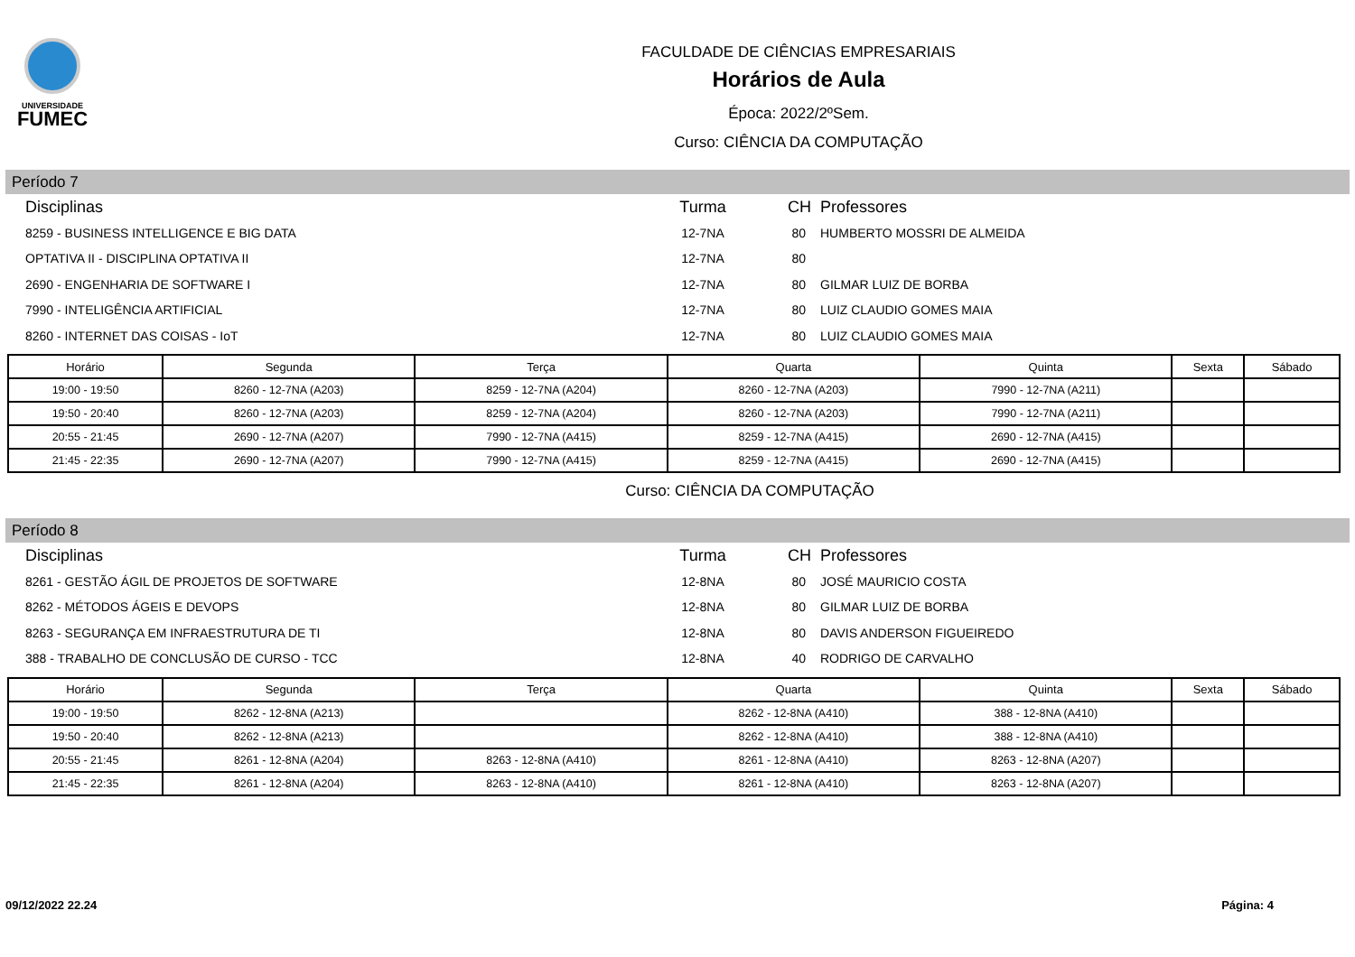UNIVERSIDADE
FUMEC
FACULDADE DE CIÊNCIAS EMPRESARIAIS
Horários de Aula
Época: 2022/2ºSem.
Curso: CIÊNCIA DA COMPUTAÇÃO
Período 7
| Disciplinas | Turma | CH | Professores |
| --- | --- | --- | --- |
| 8259 - BUSINESS INTELLIGENCE E BIG DATA | 12-7NA | 80 | HUMBERTO MOSSRI DE ALMEIDA |
| OPTATIVA II - DISCIPLINA OPTATIVA II | 12-7NA | 80 | |
| 2690 - ENGENHARIA DE SOFTWARE I | 12-7NA | 80 | GILMAR LUIZ DE BORBA |
| 7990 - INTELIGÊNCIA ARTIFICIAL | 12-7NA | 80 | LUIZ CLAUDIO GOMES MAIA |
| 8260 - INTERNET DAS COISAS - IoT | 12-7NA | 80 | LUIZ CLAUDIO GOMES MAIA |
| Horário | Segunda | Terça | Quarta | Quinta | Sexta | Sábado |
| --- | --- | --- | --- | --- | --- | --- |
| 19:00 - 19:50 | 8260 - 12-7NA (A203) | 8259 - 12-7NA (A204) | 8260 - 12-7NA (A203) | 7990 - 12-7NA (A211) | | |
| 19:50 - 20:40 | 8260 - 12-7NA (A203) | 8259 - 12-7NA (A204) | 8260 - 12-7NA (A203) | 7990 - 12-7NA (A211) | | |
| 20:55 - 21:45 | 2690 - 12-7NA (A207) | 7990 - 12-7NA (A415) | 8259 - 12-7NA (A415) | 2690 - 12-7NA (A415) | | |
| 21:45 - 22:35 | 2690 - 12-7NA (A207) | 7990 - 12-7NA (A415) | 8259 - 12-7NA (A415) | 2690 - 12-7NA (A415) | | |
Curso: CIÊNCIA DA COMPUTAÇÃO
Período 8
| Disciplinas | Turma | CH | Professores |
| --- | --- | --- | --- |
| 8261 - GESTÃO ÁGIL DE PROJETOS DE SOFTWARE | 12-8NA | 80 | JOSÉ MAURICIO COSTA |
| 8262 - MÉTODOS ÁGEIS E DEVOPS | 12-8NA | 80 | GILMAR LUIZ DE BORBA |
| 8263 - SEGURANÇA EM INFRAESTRUTURA DE TI | 12-8NA | 80 | DAVIS ANDERSON FIGUEIREDO |
| 388 - TRABALHO DE CONCLUSÃO DE CURSO - TCC | 12-8NA | 40 | RODRIGO DE CARVALHO |
| Horário | Segunda | Terça | Quarta | Quinta | Sexta | Sábado |
| --- | --- | --- | --- | --- | --- | --- |
| 19:00 - 19:50 | 8262 - 12-8NA (A213) | | 8262 - 12-8NA (A410) | 388 - 12-8NA (A410) | | |
| 19:50 - 20:40 | 8262 - 12-8NA (A213) | | 8262 - 12-8NA (A410) | 388 - 12-8NA (A410) | | |
| 20:55 - 21:45 | 8261 - 12-8NA (A204) | 8263 - 12-8NA (A410) | 8261 - 12-8NA (A410) | 8263 - 12-8NA (A207) | | |
| 21:45 - 22:35 | 8261 - 12-8NA (A204) | 8263 - 12-8NA (A410) | 8261 - 12-8NA (A410) | 8263 - 12-8NA (A207) | | |
09/12/2022 22.24 Página: 4